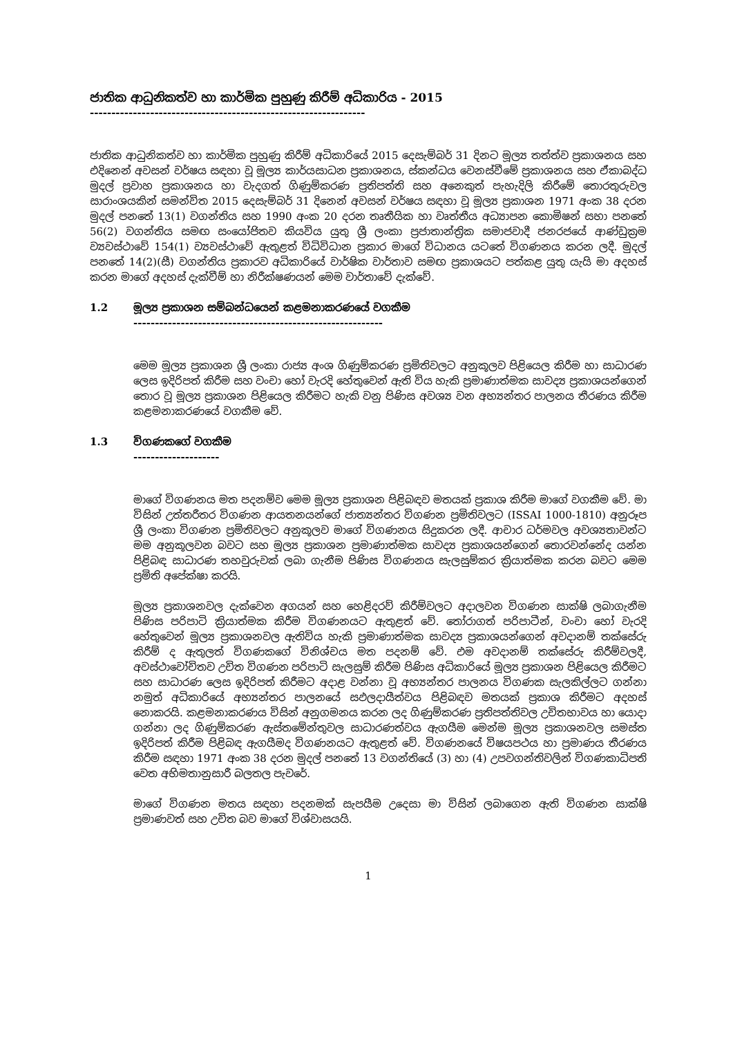ජාතික ආධුනිකත්ව හා කාර්මික පුහුණු කිරීම් අධිකාරිය - 2015
----------------------------------------------------------------
ජාතික ආධුනිකත්ව හා කාර්මික පුහුණු කිරීම් අධිකාරියේ 2015 දෙසැම්බර් 31 දිනට මූල්‍ය තත්ත්ව ප්‍රකාශනය සහ එදිනෙන් අවසන් වර්ෂය සඳහා වූ මූල්‍ය කාර්යසාධන ප්‍රකාශනය, ස්කන්ධය වෙනස්වීමේ ප්‍රකාශනය සහ ඒකාබද්ධ මුදල් ප්‍රවාහ ප්‍රකාශනය හා වැදගත් ගිණුම්කරණ ප්‍රතිපත්ති සහ අනෙකුත් පැහැදිලි කිරීමේ තොරතුරුවල සාරාංශයකින් සමන්විත 2015 දෙසැම්බර් 31 දිනෙන් අවසන් වර්ෂය සඳහා වූ මූල්‍ය ප්‍රකාශන 1971 අංක 38 දරන මුදල් පනතේ 13(1) වගන්තිය සහ 1990 අංක 20 දරන තෘතීයික හා වෘත්තීය අධ්‍යාපන කොමිෂන් සභා පනතේ 56(2) වගන්තිය සමඟ සංයෝජිතව කියවිය යුතු ශ්‍රී ලංකා ප්‍රජාතාන්ත්‍රික සමාජවාදී ජනරජයේ ආණ්ඩුක්‍රම ව්‍යවස්ථාවේ 154(1) ව්‍යවස්ථාවේ ඇතුළත් විධිවිධාන ප්‍රකාර මාගේ විධානය යටතේ විගණනය කරන ලදී. මුදල් පනතේ 14(2)(සී) වගන්තිය ප්‍රකාරව අධිකාරියේ වාර්ෂික වාර්තාව සමඟ ප්‍රකාශයට පත්කළ යුතු යැයි මා අදහස් කරන මාගේ අදහස් දැක්වීම් හා නිරීක්ෂණයන් මෙම වාර්තාවේ දැක්වේ.
1.2 මූල්‍ය ප්‍රකාශන සම්බන්ධයෙන් කළමනාකරණයේ වගකීම
----------------------------------------------------------
මෙම මූල්‍ය ප්‍රකාශන ශ්‍රී ලංකා රාජ්‍ය අංශ ගිණුම්කරණ ප්‍රමිතිවලට අනුකූලව පිළියෙල කිරීම හා සාධාරණ ලෙස ඉදිරිපත් කිරීම සහ වංචා හෝ වැරදි හේතුවෙන් ඇති විය හැකි ප්‍රමාණාත්මක සාවද්‍ය ප්‍රකාශයන්ගෙන් තොර වූ මූල්‍ය ප්‍රකාශන පිළියෙල කිරීමට හැකි වනු පිණිස අවශ්‍ය වන අභ්‍යන්තර පාලනය තීරණය කිරීම කළමනාකරණයේ වගකීම වේ.
1.3 විගණකගේ වගකීම
--------------------
මාගේ විගණනය මත පදනම්ව මෙම මූල්‍ය ප්‍රකාශන පිළිබඳව මතයක් ප්‍රකාශ කිරීම මාගේ වගකීම වේ. මා විසින් උත්තරීතර විගණන ආයතනයන්ගේ ජාත්‍යන්තර විගණන ප්‍රමිතිවලට (ISSAI 1000-1810) අනුරූප ශ්‍රී ලංකා විගණන ප්‍රමිතිවලට අනුකූලව මාගේ විගණනය සිදුකරන ලදී. ආචාර ධර්මවල අවශ්‍යතාවන්ට මම අනුකූලවන බවට සහ මූල්‍ය ප්‍රකාශන ප්‍රමාණාත්මක සාවද්‍ය ප්‍රකාශයන්ගෙන් තොරවන්නේද යන්න පිළිබඳ සාධාරණ තහවුරුවක් ලබා ගැනීම පිණිස විගණනය සැලසුම්කර ක්‍රියාත්මක කරන බවට මෙම ප්‍රමිති අපේක්ෂා කරයි.
මූල්‍ය ප්‍රකාශනවල දැක්වෙන අගයන් සහ හෙළිදරව් කිරීම්වලට අදාලවන විගණන සාක්ෂි ලබාගැනීම පිණිස පරිපාටි ක්‍රියාත්මක කිරීම විගණනයට ඇතුළත් වේ. තෝරාගත් පරිපාටීන්, වංචා හෝ වැරදි හේතුවෙන් මූල්‍ය ප්‍රකාශනවල ඇතිවිය හැකි ප්‍රමාණාත්මක සාවද්‍ය ප්‍රකාශයන්ගෙන් අවදානම් තක්සේරු කිරීම් ද ඇතුලත් විගණකගේ විනිශ්චය මත පදනම් වේ. එම අවදානම් තක්සේරු කිරීම්වලදී, අවස්ථාවෝචිතව උචිත විගණන පරිපාටි සැලසුම් කිරීම පිණිස අධිකාරියේ මූල්‍ය ප්‍රකාශන පිළියෙල කිරීමට සහ සාධාරණ ලෙස ඉදිරිපත් කිරීමට අදාළ වන්නා වූ අභ්‍යන්තර පාලනය විගණක සැලකිල්ලට ගන්නා නමුත් අධිකාරියේ අභ්‍යන්තර පාලනයේ සඵලදායීත්වය පිළිබඳව මතයක් ප්‍රකාශ කිරීමට අදහස් නොකරයි. කළමනාකරණය විසින් අනුගමනය කරන ලද ගිණුම්කරණ ප්‍රතිපත්තිවල උචිතභාවය හා යොදා ගන්නා ලද ගිණුම්කරණ ඇස්තමේන්තුවල සාධාරණත්වය ඇගයීම මෙන්ම මූල්‍ය ප්‍රකාශනවල සමස්ත ඉදිරිපත් කිරීම පිළිබඳ ඇගයීමද විගණනයට ඇතුළත් වේ. විගණනයේ විෂයපථය හා ප්‍රමාණය තීරණය කිරීම සඳහා 1971 අංක 38 දරන මුදල් පනතේ 13 වගන්තියේ (3) හා (4) උපවගන්තිවලින් විගණකාධිපති වෙත අභිමතානුසාරී බලතල පැවරේ.
මාගේ විගණන මතය සඳහා පදනමක් සැපයීම උදෙසා මා විසින් ලබාගෙන ඇති විගණන සාක්ෂි ප්‍රමාණවත් සහ උචිත බව මාගේ විශ්වාසයයි.
1